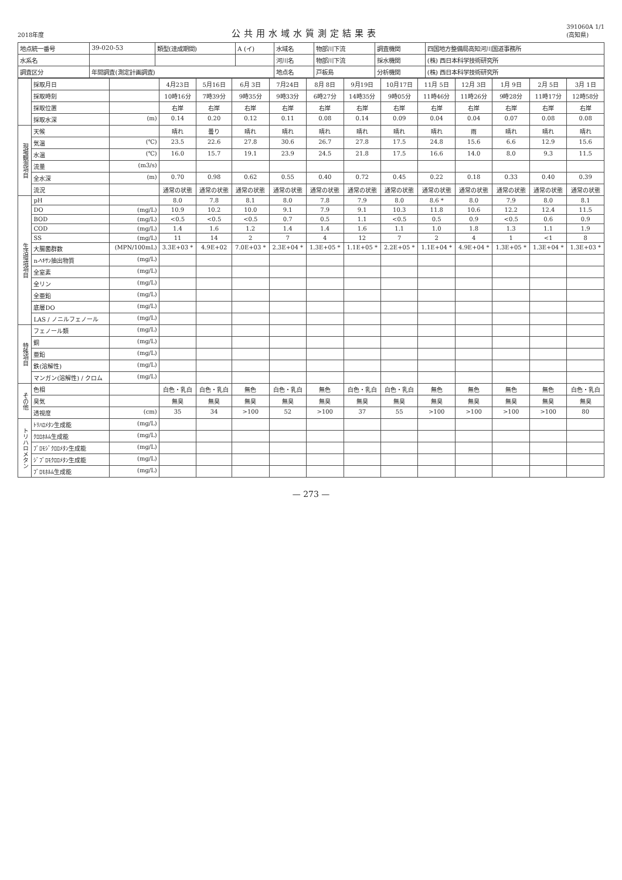2018年度
公共用水域水質測定結果表
391060A 1/1
(高知県)
| 地点統一番号 | 39-020-53 | 類型(達成期間) | A (イ) | 水域名 | 物部川下流 | 調査機関 | 四国地方整備局高知河川国道事務所 |
| 水系名 | | | | 河川名 | 物部川下流 | 採水機関 | (株) 西日本科学技術研究所 |
| 調査区分 | 年間調査(測定計画調査) | | | 地点名 | 戸板島 | 分析機関 | (株) 西日本科学技術研究所 |
| | 採取月日 | | 4月23日 | 5月16日 | 6月 3日 | 7月24日 | 8月 8日 | 9月19日 | 10月17日 | 11月 5日 | 12月 3日 | 1月 9日 | 2月 5日 | 3月 1日 |
| | 採取時刻 | | 10時16分 | 7時39分 | 9時35分 | 9時33分 | 6時27分 | 14時35分 | 9時05分 | 11時46分 | 11時26分 | 9時28分 | 11時17分 | 12時58分 |
| | 採取位置 | | 右岸 | 右岸 | 右岸 | 右岸 | 右岸 | 右岸 | 右岸 | 右岸 | 右岸 | 右岸 | 右岸 | 右岸 |
| | 採取水深 | (m) | 0.14 | 0.20 | 0.12 | 0.11 | 0.08 | 0.14 | 0.09 | 0.04 | 0.04 | 0.07 | 0.08 | 0.08 |
| 現場観測項目 | 天候 | | 晴れ | 曇り | 晴れ | 晴れ | 晴れ | 晴れ | 晴れ | 晴れ | 雨 | 晴れ | 晴れ | 晴れ |
| | 気温 | (℃) | 23.5 | 22.6 | 27.8 | 30.6 | 26.7 | 27.8 | 17.5 | 24.8 | 15.6 | 6.6 | 12.9 | 15.6 |
| | 水温 | (℃) | 16.0 | 15.7 | 19.1 | 23.9 | 24.5 | 21.8 | 17.5 | 16.6 | 14.0 | 8.0 | 9.3 | 11.5 |
| | 流量 | (m3/s) | | | | | | | | | | | | |
| | 全水深 | (m) | 0.70 | 0.98 | 0.62 | 0.55 | 0.40 | 0.72 | 0.45 | 0.22 | 0.18 | 0.33 | 0.40 | 0.39 |
| | 流況 | | 通常の状態 | 通常の状態 | 通常の状態 | 通常の状態 | 通常の状態 | 通常の状態 | 通常の状態 | 通常の状態 | 通常の状態 | 通常の状態 | 通常の状態 | 通常の状態 |
| 生活環境項目 | pH | | 8.0 | 7.8 | 8.1 | 8.0 | 7.8 | 7.9 | 8.0 | 8.6 * | 8.0 | 7.9 | 8.0 | 8.1 |
| | DO | (mg/L) | 10.9 | 10.2 | 10.0 | 9.1 | 7.9 | 9.1 | 10.3 | 11.8 | 10.6 | 12.2 | 12.4 | 11.5 |
| | BOD | (mg/L) | <0.5 | <0.5 | <0.5 | 0.7 | 0.5 | 1.1 | <0.5 | 0.5 | 0.9 | <0.5 | 0.6 | 0.9 |
| | COD | (mg/L) | 1.4 | 1.6 | 1.2 | 1.4 | 1.4 | 1.6 | 1.1 | 1.0 | 1.8 | 1.3 | 1.1 | 1.9 |
| | SS | (mg/L) | 11 | 14 | 2 | 7 | 4 | 12 | 7 | 2 | 4 | 1 | <1 | 8 |
| | 大腸菌群数 | (MPN/100mL) | 3.3E+03 * | 4.9E+02 | 7.0E+03 * | 2.3E+04 * | 1.3E+05 * | 1.1E+05 * | 2.2E+05 * | 1.1E+04 * | 4.9E+04 * | 1.3E+05 * | 1.3E+04 * | 1.3E+03 * |
| | n-ﾍｷｻﾝ抽出物質 | (mg/L) | | | | | | | | | | | | |
| | 全窒素 | (mg/L) | | | | | | | | | | | | |
| | 全リン | (mg/L) | | | | | | | | | | | | |
| | 全亜鉛 | (mg/L) | | | | | | | | | | | | |
| | 底層DO | (mg/L) | | | | | | | | | | | | |
| | LAS / ノニルフェノール | (mg/L) | | | | | | | | | | | | |
| 特殊項目 | フェノール類 | (mg/L) | | | | | | | | | | | | |
| | 銅 | (mg/L) | | | | | | | | | | | | |
| | 亜鉛 | (mg/L) | | | | | | | | | | | | |
| | 鉄(溶解性) | (mg/L) | | | | | | | | | | | | |
| | マンガン(溶解性) / クロム | (mg/L) | | | | | | | | | | | | |
| その他 | 色相 | | 白色・乳白 | 白色・乳白 | 無色 | 白色・乳白 | 無色 | 白色・乳白 | 白色・乳白 | 無色 | 無色 | 無色 | 無色 | 白色・乳白 |
| | 臭気 | | 無臭 | 無臭 | 無臭 | 無臭 | 無臭 | 無臭 | 無臭 | 無臭 | 無臭 | 無臭 | 無臭 | 無臭 |
| | 透視度 | (cm) | 35 | 34 | >100 | 52 | >100 | 37 | 55 | >100 | >100 | >100 | >100 | 80 |
| トリハロメタン | ﾄﾘﾊﾛﾒﾀﾝ生成能 | (mg/L) | | | | | | | | | | | | |
| | ｸﾛﾛﾎﾙﾑ生成能 | (mg/L) | | | | | | | | | | | | |
| | ﾌﾞﾛﾓｼﾞｸﾛﾛﾒﾀﾝ生成能 | (mg/L) | | | | | | | | | | | | |
| | ｼﾞﾌﾞﾛﾓｸﾛﾛﾒﾀﾝ生成能 | (mg/L) | | | | | | | | | | | | |
| | ﾌﾞﾛﾓﾎﾙﾑ生成能 | (mg/L) | | | | | | | | | | | | |
— 273 —